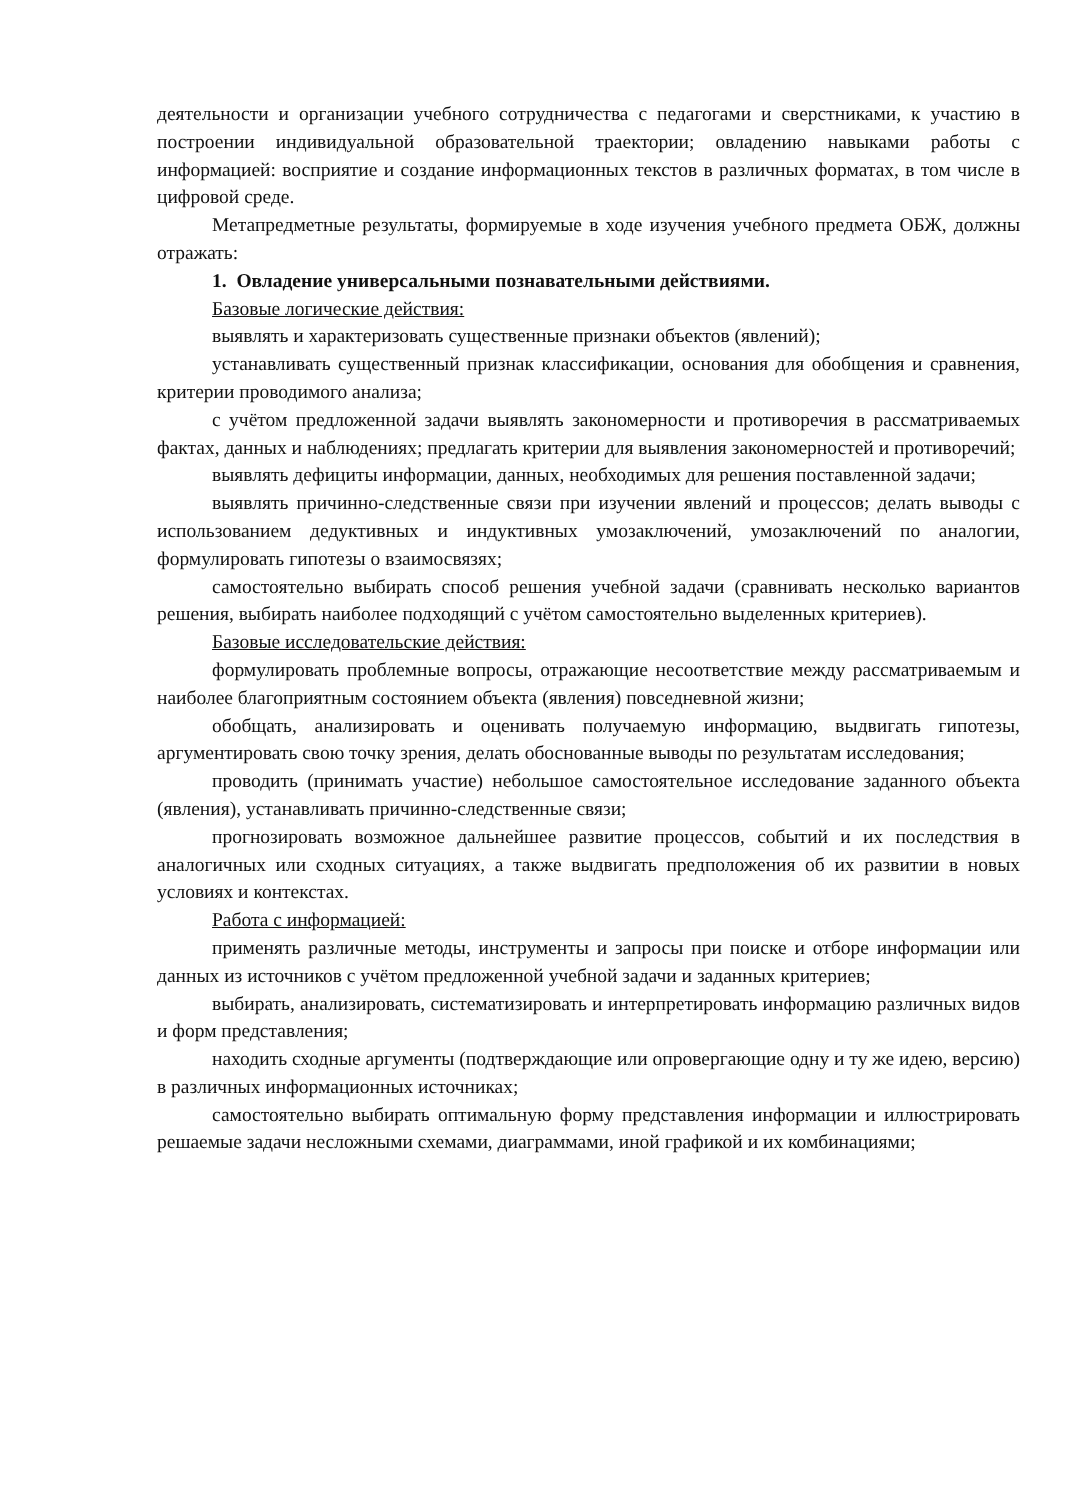деятельности и организации учебного сотрудничества с педагогами и сверстниками, к участию в построении индивидуальной образовательной траектории; овладению навыками работы с информацией: восприятие и создание информационных текстов в различных форматах, в том числе в цифровой среде.
Метапредметные результаты, формируемые в ходе изучения учебного предмета ОБЖ, должны отражать:
1. Овладение универсальными познавательными действиями.
Базовые логические действия:
выявлять и характеризовать существенные признаки объектов (явлений);
устанавливать существенный признак классификации, основания для обобщения и сравнения, критерии проводимого анализа;
с учётом предложенной задачи выявлять закономерности и противоречия в рассматриваемых фактах, данных и наблюдениях; предлагать критерии для выявления закономерностей и противоречий;
выявлять дефициты информации, данных, необходимых для решения поставленной задачи;
выявлять причинно-следственные связи при изучении явлений и процессов; делать выводы с использованием дедуктивных и индуктивных умозаключений, умозаключений по аналогии, формулировать гипотезы о взаимосвязях;
самостоятельно выбирать способ решения учебной задачи (сравнивать несколько вариантов решения, выбирать наиболее подходящий с учётом самостоятельно выделенных критериев).
Базовые исследовательские действия:
формулировать проблемные вопросы, отражающие несоответствие между рассматриваемым и наиболее благоприятным состоянием объекта (явления) повседневной жизни;
обобщать, анализировать и оценивать получаемую информацию, выдвигать гипотезы, аргументировать свою точку зрения, делать обоснованные выводы по результатам исследования;
проводить (принимать участие) небольшое самостоятельное исследование заданного объекта (явления), устанавливать причинно-следственные связи;
прогнозировать возможное дальнейшее развитие процессов, событий и их последствия в аналогичных или сходных ситуациях, а также выдвигать предположения об их развитии в новых условиях и контекстах.
Работа с информацией:
применять различные методы, инструменты и запросы при поиске и отборе информации или данных из источников с учётом предложенной учебной задачи и заданных критериев;
выбирать, анализировать, систематизировать и интерпретировать информацию различных видов и форм представления;
находить сходные аргументы (подтверждающие или опровергающие одну и ту же идею, версию) в различных информационных источниках;
самостоятельно выбирать оптимальную форму представления информации и иллюстрировать решаемые задачи несложными схемами, диаграммами, иной графикой и их комбинациями;